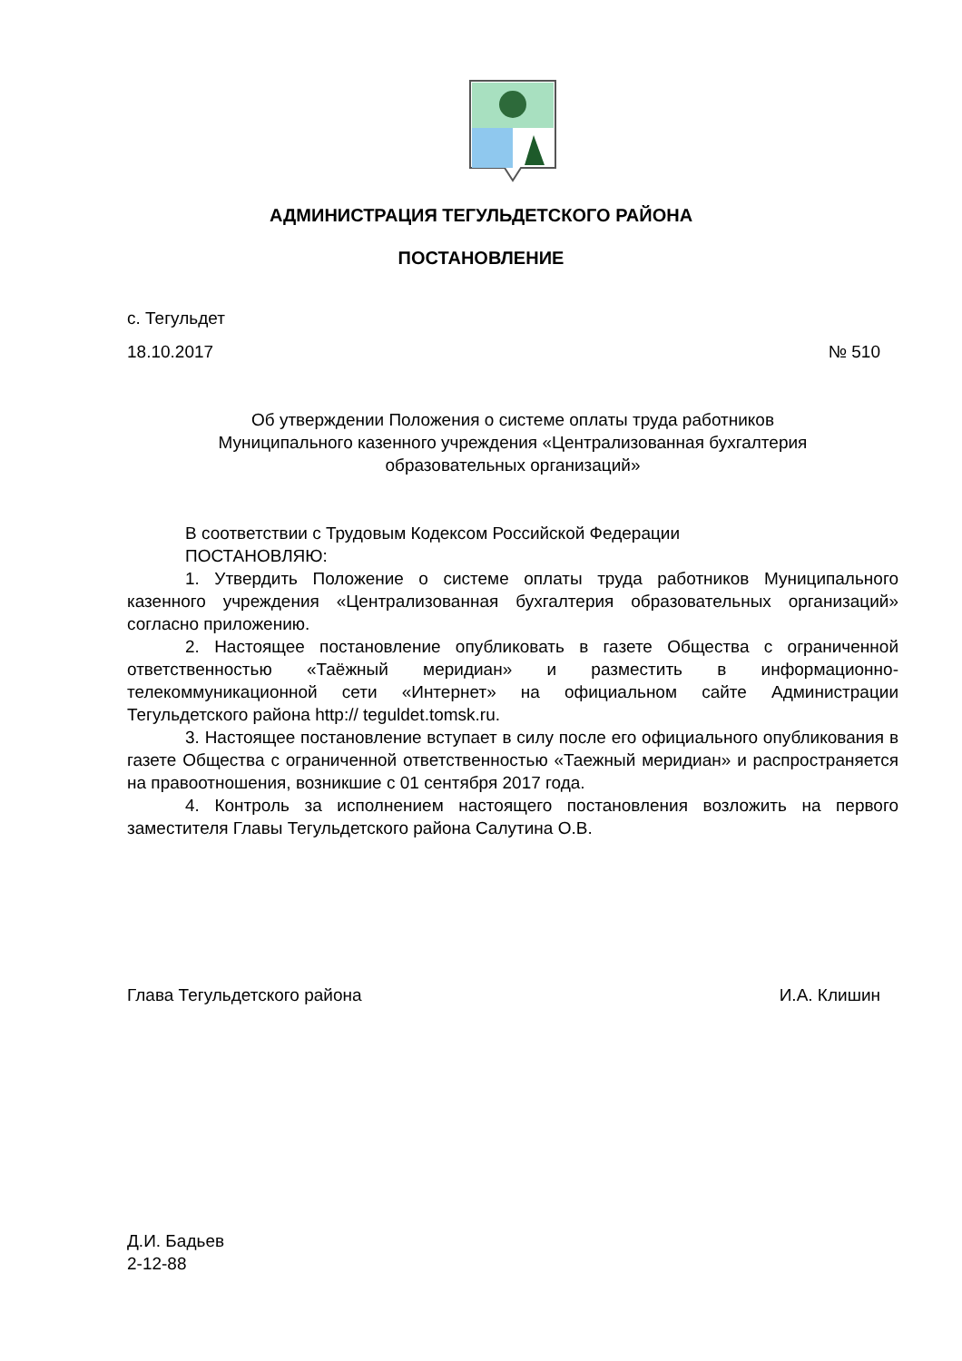АДМИНИСТРАЦИЯ ТЕГУЛЬДЕТСКОГО РАЙОНА
ПОСТАНОВЛЕНИЕ
с. Тегульдет
18.10.2017 № 510
Об утверждении Положения о системе оплаты труда работников
Муниципального казенного учреждения «Централизованная бухгалтерия
образовательных организаций»
В соответствии с Трудовым Кодексом Российской Федерации
ПОСТАНОВЛЯЮ:
1. Утвердить Положение о системе оплаты труда работников Муниципального казенного учреждения «Централизованная бухгалтерия образовательных организаций» согласно приложению.
2. Настоящее постановление опубликовать в газете Общества с ограниченной ответственностью «Таёжный меридиан» и разместить в информационно-телекоммуникационной сети «Интернет» на официальном сайте Администрации Тегульдетского района http:// teguldet.tomsk.ru.
3. Настоящее постановление вступает в силу после его официального опубликования в газете Общества с ограниченной ответственностью «Таежный меридиан» и распространяется на правоотношения, возникшие с 01 сентября 2017 года.
4. Контроль за исполнением настоящего постановления возложить на первого заместителя Главы Тегульдетского района Салутина О.В.
Глава Тегульдетского района И.А. Клишин
Д.И. Бадьев
2-12-88